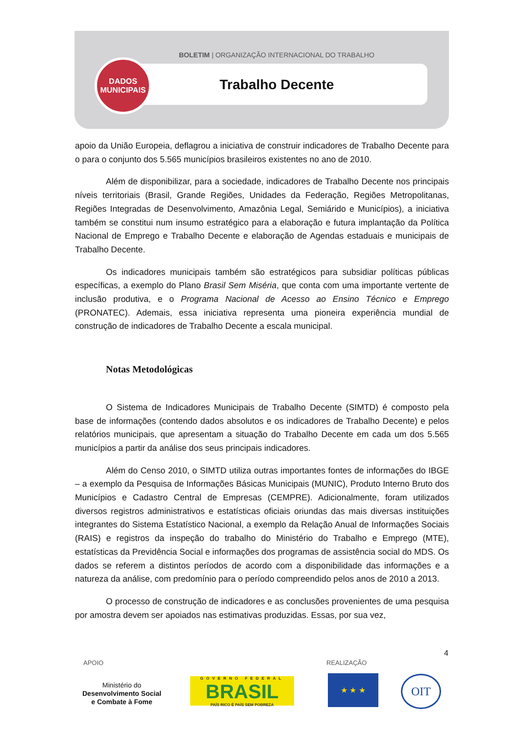BOLETIM | ORGANIZAÇÃO INTERNACIONAL DO TRABALHO
DADOS
MUNICIPAIS
Trabalho Decente
apoio da União Europeia, deflagrou a iniciativa de construir indicadores de Trabalho Decente para o para o conjunto dos 5.565 municípios brasileiros existentes no ano de 2010.
Além de disponibilizar, para a sociedade, indicadores de Trabalho Decente nos principais níveis territoriais (Brasil, Grande Regiões, Unidades da Federação, Regiões Metropolitanas, Regiões Integradas de Desenvolvimento, Amazônia Legal, Semiárido e Municípios), a iniciativa também se constitui num insumo estratégico para a elaboração e futura implantação da Política Nacional de Emprego e Trabalho Decente e elaboração de Agendas estaduais e municipais de Trabalho Decente.
Os indicadores municipais também são estratégicos para subsidiar políticas públicas específicas, a exemplo do Plano Brasil Sem Miséria, que conta com uma importante vertente de inclusão produtiva, e o Programa Nacional de Acesso ao Ensino Técnico e Emprego (PRONATEC). Ademais, essa iniciativa representa uma pioneira experiência mundial de construção de indicadores de Trabalho Decente a escala municipal.
Notas Metodológicas
O Sistema de Indicadores Municipais de Trabalho Decente (SIMTD) é composto pela base de informações (contendo dados absolutos e os indicadores de Trabalho Decente) e pelos relatórios municipais, que apresentam a situação do Trabalho Decente em cada um dos 5.565 municípios a partir da análise dos seus principais indicadores.
Além do Censo 2010, o SIMTD utiliza outras importantes fontes de informações do IBGE – a exemplo da Pesquisa de Informações Básicas Municipais (MUNIC), Produto Interno Bruto dos Municípios e Cadastro Central de Empresas (CEMPRE). Adicionalmente, foram utilizados diversos registros administrativos e estatísticas oficiais oriundas das mais diversas instituições integrantes do Sistema Estatístico Nacional, a exemplo da Relação Anual de Informações Sociais (RAIS) e registros da inspeção do trabalho do Ministério do Trabalho e Emprego (MTE), estatísticas da Previdência Social e informações dos programas de assistência social do MDS. Os dados se referem a distintos períodos de acordo com a disponibilidade das informações e a natureza da análise, com predomínio para o período compreendido pelos anos de 2010 a 2013.
O processo de construção de indicadores e as conclusões provenientes de uma pesquisa por amostra devem ser apoiados nas estimativas produzidas. Essas, por sua vez,
4
APOIO REALIZAÇÃO
Ministério do
Desenvolvimento Social
e Combate à Fome
GOVERNO FEDERAL
BRASIL
PAÍS RICO É PAÍS SEM POBREZA
★ ★ ★ OIT